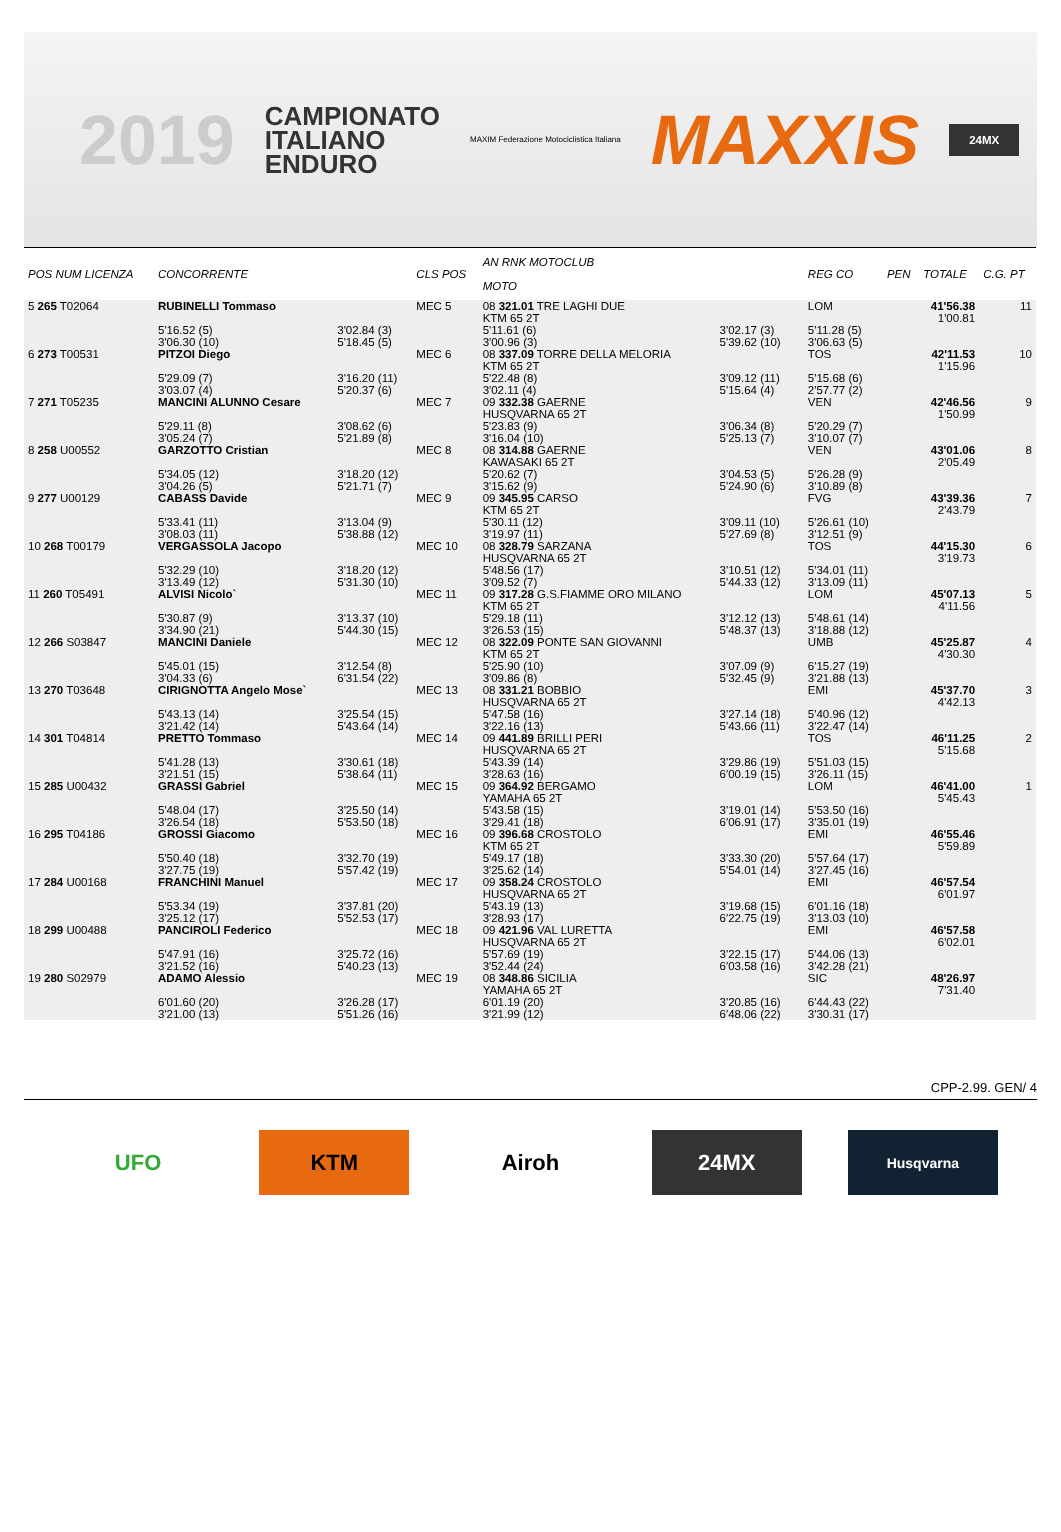2019
CAMPIONATO
ITALIANO
ENDURO
MAXIM Federazione Motociclistica Italiana
MAXXIS
24MX
| POS NUM LICENZA | CONCORRENTE | | CLS POS | AN RNK MOTOCLUB MOTO | | | REG CO | PEN | TOTALE | C.G. PT |
| --- | --- | --- | --- | --- | --- | --- | --- | --- | --- | --- |
| 5 265 T02064 | RUBINELLI Tommaso | | MEC 5 | 08 321.01 TRE LAGHI DUE KTM 65 2T | | | LOM | | 41'56.38 1'00.81 | 11 |
| | 5'16.52 (5) 3'06.30 (10) | 3'02.84 (3) 5'18.45 (5) | | 5'11.61 (6) 3'00.96 (3) | 3'02.17 (3) 5'39.62 (10) | | 5'11.28 (5) 3'06.63 (5) | | | |
| 6 273 T00531 | PITZOI Diego | | MEC 6 | 08 337.09 TORRE DELLA MELORIA KTM 65 2T | | | TOS | | 42'11.53 1'15.96 | 10 |
| | 5'29.09 (7) 3'03.07 (4) | 3'16.20 (11) 5'20.37 (6) | | 5'22.48 (8) 3'02.11 (4) | 3'09.12 (11) 5'15.64 (4) | | 5'15.68 (6) 2'57.77 (2) | | | |
| 7 271 T05235 | MANCINI ALUNNO Cesare | | MEC 7 | 09 332.38 GAERNE HUSQVARNA 65 2T | | | VEN | | 42'46.56 1'50.99 | 9 |
| | 5'29.11 (8) 3'05.24 (7) | 3'08.62 (6) 5'21.89 (8) | | 5'23.83 (9) 3'16.04 (10) | 3'06.34 (8) 5'25.13 (7) | | 5'20.29 (7) 3'10.07 (7) | | | |
| 8 258 U00552 | GARZOTTO Cristian | | MEC 8 | 08 314.88 GAERNE KAWASAKI 65 2T | | | VEN | | 43'01.06 2'05.49 | 8 |
| | 5'34.05 (12) 3'04.26 (5) | 3'18.20 (12) 5'21.71 (7) | | 5'20.62 (7) 3'15.62 (9) | 3'04.53 (5) 5'24.90 (6) | | 5'26.28 (9) 3'10.89 (8) | | | |
| 9 277 U00129 | CABASS Davide | | MEC 9 | 09 345.95 CARSO KTM 65 2T | | | FVG | | 43'39.36 2'43.79 | 7 |
| | 5'33.41 (11) 3'08.03 (11) | 3'13.04 (9) 5'38.88 (12) | | 5'30.11 (12) 3'19.97 (11) | 3'09.11 (10) 5'27.69 (8) | | 5'26.61 (10) 3'12.51 (9) | | | |
| 10 268 T00179 | VERGASSOLA Jacopo | | MEC 10 | 08 328.79 SARZANA HUSQVARNA 65 2T | | | TOS | | 44'15.30 3'19.73 | 6 |
| | 5'32.29 (10) 3'13.49 (12) | 3'18.20 (12) 5'31.30 (10) | | 5'48.56 (17) 3'09.52 (7) | 3'10.51 (12) 5'44.33 (12) | | 5'34.01 (11) 3'13.09 (11) | | | |
| 11 260 T05491 | ALVISI Nicolo` | | MEC 11 | 09 317.28 G.S.FIAMME ORO MILANO KTM 65 2T | | | LOM | | 45'07.13 4'11.56 | 5 |
| | 5'30.87 (9) 3'34.90 (21) | 3'13.37 (10) 5'44.30 (15) | | 5'29.18 (11) 3'26.53 (15) | 3'12.12 (13) 5'48.37 (13) | | 5'48.61 (14) 3'18.88 (12) | | | |
| 12 266 S03847 | MANCINI Daniele | | MEC 12 | 08 322.09 PONTE SAN GIOVANNI KTM 65 2T | | | UMB | | 45'25.87 4'30.30 | 4 |
| | 5'45.01 (15) 3'04.33 (6) | 3'12.54 (8) 6'31.54 (22) | | 5'25.90 (10) 3'09.86 (8) | 3'07.09 (9) 5'32.45 (9) | | 6'15.27 (19) 3'21.88 (13) | | | |
| 13 270 T03648 | CIRIGNOTTA Angelo Mose` | | MEC 13 | 08 331.21 BOBBIO HUSQVARNA 65 2T | | | EMI | | 45'37.70 4'42.13 | 3 |
| | 5'43.13 (14) 3'21.42 (14) | 3'25.54 (15) 5'43.64 (14) | | 5'47.58 (16) 3'22.16 (13) | 3'27.14 (18) 5'43.66 (11) | | 5'40.96 (12) 3'22.47 (14) | | | |
| 14 301 T04814 | PRETTO Tommaso | | MEC 14 | 09 441.89 BRILLI PERI HUSQVARNA 65 2T | | | TOS | | 46'11.25 5'15.68 | 2 |
| | 5'41.28 (13) 3'21.51 (15) | 3'30.61 (18) 5'38.64 (11) | | 5'43.39 (14) 3'28.63 (16) | 3'29.86 (19) 6'00.19 (15) | | 5'51.03 (15) 3'26.11 (15) | | | |
| 15 285 U00432 | GRASSI Gabriel | | MEC 15 | 09 364.92 BERGAMO YAMAHA 65 2T | | | LOM | | 46'41.00 5'45.43 | 1 |
| | 5'48.04 (17) 3'26.54 (18) | 3'25.50 (14) 5'53.50 (18) | | 5'43.58 (15) 3'29.41 (18) | 3'19.01 (14) 6'06.91 (17) | | 5'53.50 (16) 3'35.01 (19) | | | |
| 16 295 T04186 | GROSSI Giacomo | | MEC 16 | 09 396.68 CROSTOLO KTM 65 2T | | | EMI | | 46'55.46 5'59.89 | |
| | 5'50.40 (18) 3'27.75 (19) | 3'32.70 (19) 5'57.42 (19) | | 5'49.17 (18) 3'25.62 (14) | 3'33.30 (20) 5'54.01 (14) | | 5'57.64 (17) 3'27.45 (16) | | | |
| 17 284 U00168 | FRANCHINI Manuel | | MEC 17 | 09 358.24 CROSTOLO HUSQVARNA 65 2T | | | EMI | | 46'57.54 6'01.97 | |
| | 5'53.34 (19) 3'25.12 (17) | 3'37.81 (20) 5'52.53 (17) | | 5'43.19 (13) 3'28.93 (17) | 3'19.68 (15) 6'22.75 (19) | | 6'01.16 (18) 3'13.03 (10) | | | |
| 18 299 U00488 | PANCIROLI Federico | | MEC 18 | 09 421.96 VAL LURETTA HUSQVARNA 65 2T | | | EMI | | 46'57.58 6'02.01 | |
| | 5'47.91 (16) 3'21.52 (16) | 3'25.72 (16) 5'40.23 (13) | | 5'57.69 (19) 3'52.44 (24) | 3'22.15 (17) 6'03.58 (16) | | 5'44.06 (13) 3'42.28 (21) | | | |
| 19 280 S02979 | ADAMO Alessio | | MEC 19 | 08 348.86 SICILIA YAMAHA 65 2T | | | SIC | | 48'26.97 7'31.40 | |
| | 6'01.60 (20) 3'21.00 (13) | 3'26.28 (17) 5'51.26 (16) | | 6'01.19 (20) 3'21.99 (12) | 3'20.85 (16) 6'48.06 (22) | | 6'44.43 (22) 3'30.31 (17) | | | |
CPP-2.99. GEN/ 4
UFO KTM Airoh 24MX
Husqvarna